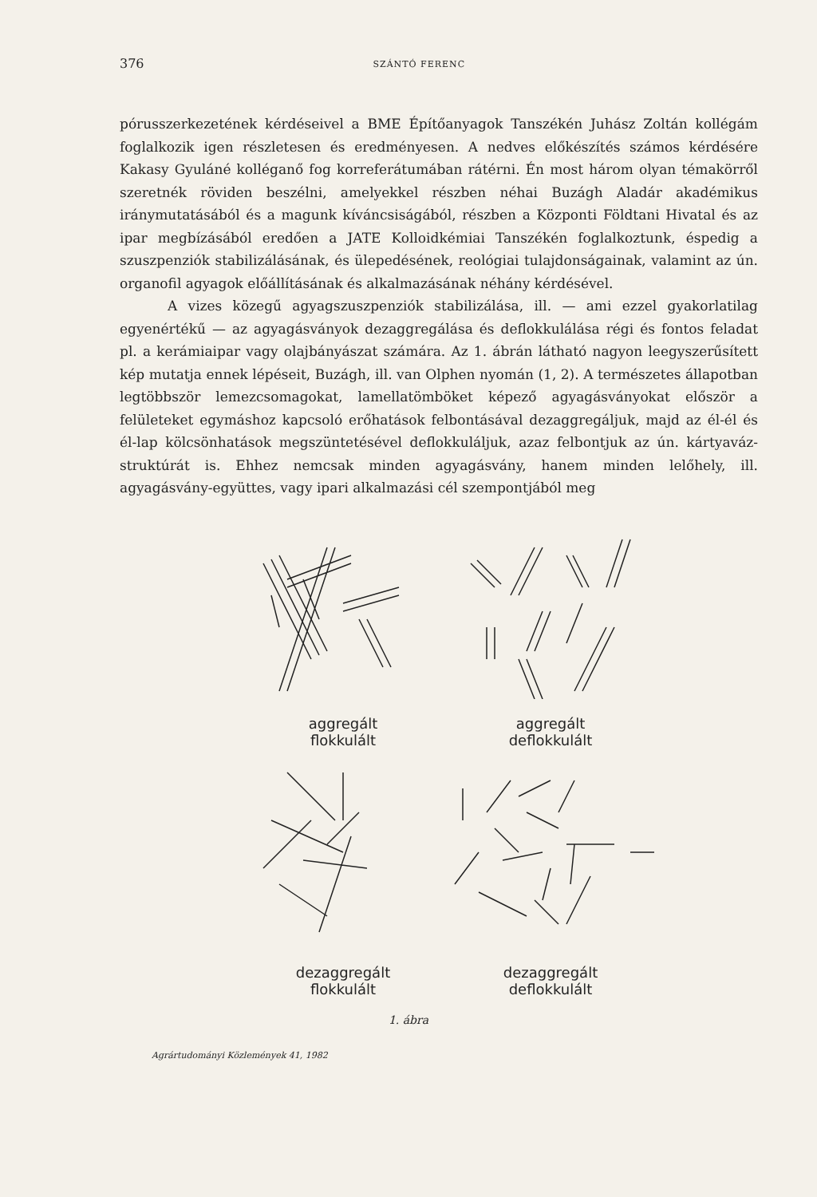376 SZÁNTÓ FERENC
pórusszerkezetének kérdéseivel a BME Építőanyagok Tanszékén Juhász Zoltán kollégám foglalkozik igen részletesen és eredményesen. A nedves előkészítés számos kérdésére Kakasy Gyuláné kolléganő fog korreferátumában rátérni. Én most három olyan témakörről szeretnék röviden beszélni, amelyekkel részben néhai Buzágh Aladár akadémikus iránymutatásából és a magunk kíváncsiságából, részben a Központi Földtani Hivatal és az ipar megbízásából eredően a JATE Kolloidkémiai Tanszékén foglalkoztunk, éspedig a szuszpenziók stabilizálásának, és ülepedésének, reológiai tulajdonságainak, valamint az ún. organofil agyagok előállításának és alkalmazásának néhány kérdésével.
A vizes közegű agyagszuszpenziók stabilizálása, ill. — ami ezzel gyakorlatilag egyenértékű — az agyagásványok dezaggregálása és deflokkulálása régi és fontos feladat pl. a kerámiaipar vagy olajbányászat számára. Az 1. ábrán látható nagyon leegyszerűsített kép mutatja ennek lépéseit, Buzágh, ill. van Olphen nyomán (1, 2). A természetes állapotban legtöbbször lemezcsomagokat, lamellatömböket képező agyagásványokat először a felületeket egymáshoz kapcsoló erőhatások felbontásával dezaggregáljuk, majd az él-él és él-lap kölcsönhatások megszüntetésével deflokkuláljuk, azaz felbontjuk az ún. kártyaváz-struktúrát is. Ehhez nemcsak minden agyagásvány, hanem minden lelőhely, ill. agyagásvány-együttes, vagy ipari alkalmazási cél szempontjából meg
aggregált
flokkulált
aggregált
deflokkulált
dezaggregált
flokkulált
dezaggregált
deflokkulált
1. ábra
Agrártudományi Közlemények 41, 1982